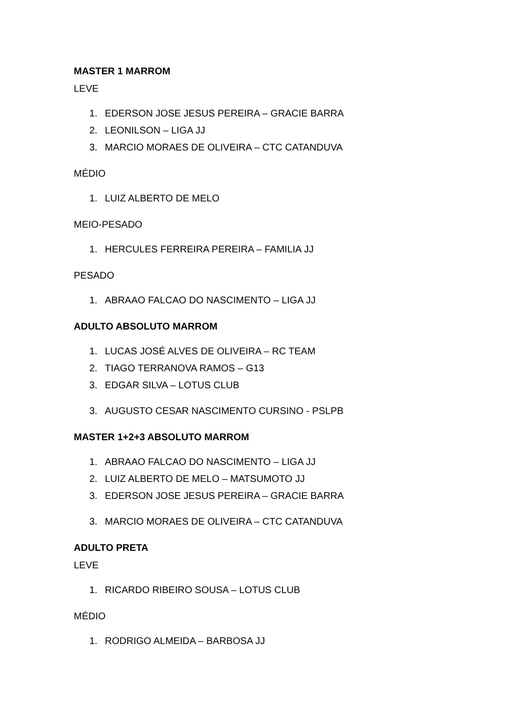MASTER 1 MARROM
LEVE
1. EDERSON JOSE JESUS PEREIRA – GRACIE BARRA
2. LEONILSON – LIGA JJ
3. MARCIO MORAES DE OLIVEIRA – CTC CATANDUVA
MÉDIO
1. LUIZ ALBERTO DE MELO
MEIO-PESADO
1. HERCULES FERREIRA PEREIRA – FAMILIA JJ
PESADO
1. ABRAAO FALCAO DO NASCIMENTO – LIGA JJ
ADULTO ABSOLUTO MARROM
1. LUCAS JOSÉ ALVES DE OLIVEIRA – RC TEAM
2. TIAGO TERRANOVA RAMOS – G13
3. EDGAR SILVA – LOTUS CLUB
3. AUGUSTO CESAR NASCIMENTO CURSINO - PSLPB
MASTER 1+2+3 ABSOLUTO MARROM
1. ABRAAO FALCAO DO NASCIMENTO – LIGA JJ
2. LUIZ ALBERTO DE MELO – MATSUMOTO JJ
3. EDERSON JOSE JESUS PEREIRA – GRACIE BARRA
3. MARCIO MORAES DE OLIVEIRA – CTC CATANDUVA
ADULTO PRETA
LEVE
1. RICARDO RIBEIRO SOUSA – LOTUS CLUB
MÉDIO
1. RODRIGO ALMEIDA – BARBOSA JJ